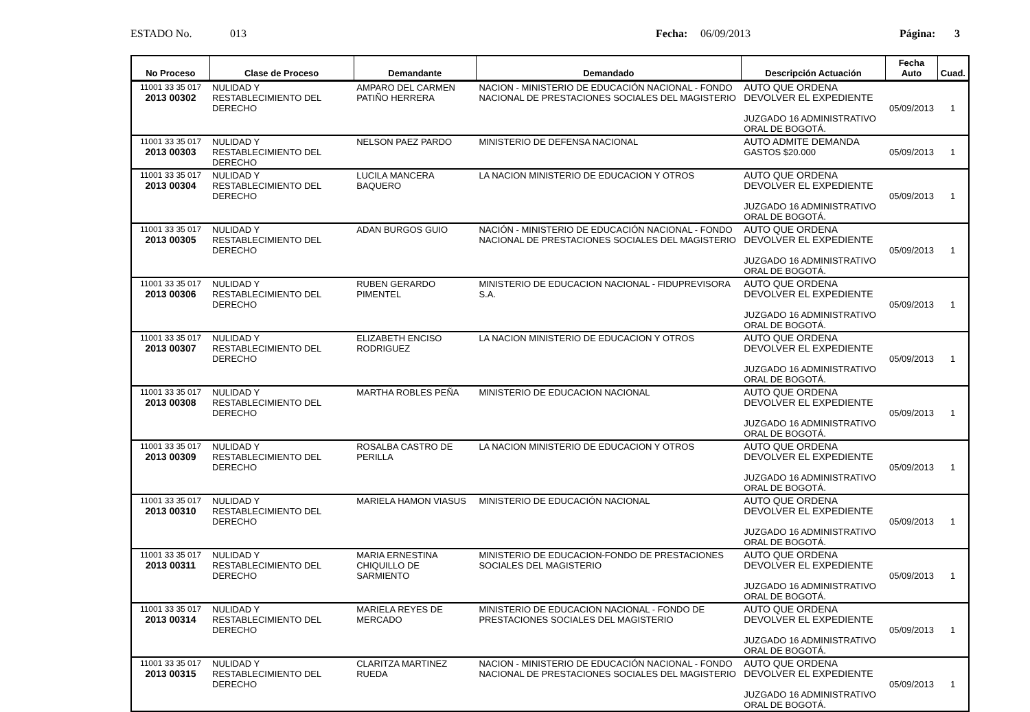ESTADO No. 013 Fecha: 06/09/2013 Página: 3
| No Proceso | Clase de Proceso | Demandante | Demandado | Descripción Actuación | Fecha Auto | Cuad. |
| --- | --- | --- | --- | --- | --- | --- |
| 11001 33 35 017 2013 00302 | NULIDAD Y RESTABLECIMIENTO DEL DERECHO | AMPARO DEL CARMEN PATIÑO HERRERA | NACION - MINISTERIO DE EDUCACIÓN NACIONAL - FONDO NACIONAL DE PRESTACIONES SOCIALES DEL MAGISTERIO | AUTO QUE ORDENA DEVOLVER EL EXPEDIENTE JUZGADO 16 ADMINISTRATIVO ORAL DE BOGOTÁ. | 05/09/2013 | 1 |
| 11001 33 35 017 2013 00303 | NULIDAD Y RESTABLECIMIENTO DEL DERECHO | NELSON PAEZ PARDO | MINISTERIO DE DEFENSA NACIONAL | AUTO ADMITE DEMANDA GASTOS $20.000 | 05/09/2013 | 1 |
| 11001 33 35 017 2013 00304 | NULIDAD Y RESTABLECIMIENTO DEL DERECHO | LUCILA MANCERA BAQUERO | LA NACION MINISTERIO DE EDUCACION Y OTROS | AUTO QUE ORDENA DEVOLVER EL EXPEDIENTE JUZGADO 16 ADMINISTRATIVO ORAL DE BOGOTÁ. | 05/09/2013 | 1 |
| 11001 33 35 017 2013 00305 | NULIDAD Y RESTABLECIMIENTO DEL DERECHO | ADAN BURGOS GUIO | NACIÓN - MINISTERIO DE EDUCACIÓN NACIONAL - FONDO NACIONAL DE PRESTACIONES SOCIALES DEL MAGISTERIO | AUTO QUE ORDENA DEVOLVER EL EXPEDIENTE JUZGADO 16 ADMINISTRATIVO ORAL DE BOGOTÁ. | 05/09/2013 | 1 |
| 11001 33 35 017 2013 00306 | NULIDAD Y RESTABLECIMIENTO DEL DERECHO | RUBEN GERARDO PIMENTEL | MINISTERIO DE EDUCACION NACIONAL - FIDUPREVISORA S.A. | AUTO QUE ORDENA DEVOLVER EL EXPEDIENTE JUZGADO 16 ADMINISTRATIVO ORAL DE BOGOTÁ. | 05/09/2013 | 1 |
| 11001 33 35 017 2013 00307 | NULIDAD Y RESTABLECIMIENTO DEL DERECHO | ELIZABETH ENCISO RODRIGUEZ | LA NACION MINISTERIO DE EDUCACION Y OTROS | AUTO QUE ORDENA DEVOLVER EL EXPEDIENTE JUZGADO 16 ADMINISTRATIVO ORAL DE BOGOTÁ. | 05/09/2013 | 1 |
| 11001 33 35 017 2013 00308 | NULIDAD Y RESTABLECIMIENTO DEL DERECHO | MARTHA ROBLES PEÑA | MINISTERIO DE EDUCACION NACIONAL | AUTO QUE ORDENA DEVOLVER EL EXPEDIENTE JUZGADO 16 ADMINISTRATIVO ORAL DE BOGOTÁ. | 05/09/2013 | 1 |
| 11001 33 35 017 2013 00309 | NULIDAD Y RESTABLECIMIENTO DEL DERECHO | ROSALBA CASTRO DE PERILLA | LA NACION MINISTERIO DE EDUCACION Y OTROS | AUTO QUE ORDENA DEVOLVER EL EXPEDIENTE JUZGADO 16 ADMINISTRATIVO ORAL DE BOGOTÁ. | 05/09/2013 | 1 |
| 11001 33 35 017 2013 00310 | NULIDAD Y RESTABLECIMIENTO DEL DERECHO | MARIELA HAMON VIASUS | MINISTERIO DE EDUCACIÓN NACIONAL | AUTO QUE ORDENA DEVOLVER EL EXPEDIENTE JUZGADO 16 ADMINISTRATIVO ORAL DE BOGOTÁ. | 05/09/2013 | 1 |
| 11001 33 35 017 2013 00311 | NULIDAD Y RESTABLECIMIENTO DEL DERECHO | MARIA ERNESTINA CHIQUILLO DE SARMIENTO | MINISTERIO DE EDUCACION-FONDO DE PRESTACIONES SOCIALES DEL MAGISTERIO | AUTO QUE ORDENA DEVOLVER EL EXPEDIENTE JUZGADO 16 ADMINISTRATIVO ORAL DE BOGOTÁ. | 05/09/2013 | 1 |
| 11001 33 35 017 2013 00314 | NULIDAD Y RESTABLECIMIENTO DEL DERECHO | MARIELA REYES DE MERCADO | MINISTERIO DE EDUCACION NACIONAL - FONDO DE PRESTACIONES SOCIALES DEL MAGISTERIO | AUTO QUE ORDENA DEVOLVER EL EXPEDIENTE JUZGADO 16 ADMINISTRATIVO ORAL DE BOGOTÁ. | 05/09/2013 | 1 |
| 11001 33 35 017 2013 00315 | NULIDAD Y RESTABLECIMIENTO DEL DERECHO | CLARITZA MARTINEZ RUEDA | NACION - MINISTERIO DE EDUCACIÓN NACIONAL - FONDO NACIONAL DE PRESTACIONES SOCIALES DEL MAGISTERIO | AUTO QUE ORDENA DEVOLVER EL EXPEDIENTE JUZGADO 16 ADMINISTRATIVO ORAL DE BOGOTÁ. | 05/09/2013 | 1 |